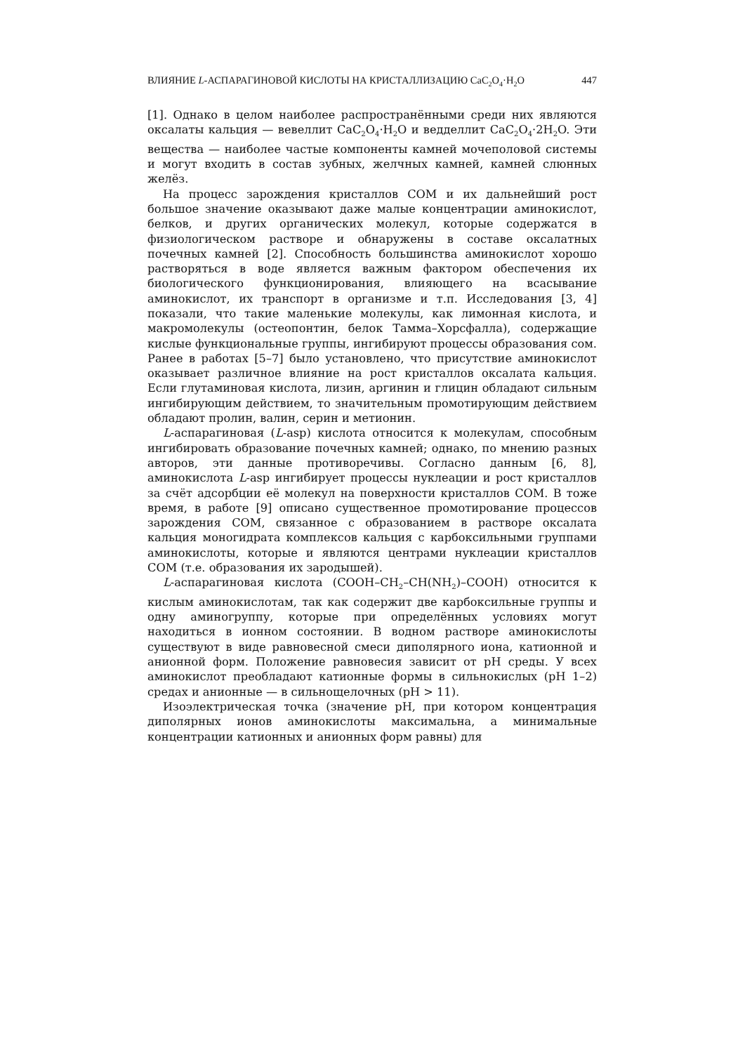ВЛИЯНИЕ L-АСПАРАГИНОВОЙ КИСЛОТЫ НА КРИСТАЛЛИЗАЦИЮ CaC<sub>2</sub>O<sub>4</sub>·H<sub>2</sub>O 447
[1]. Однако в целом наиболее распространёнными среди них являются оксалаты кальция — вевеллит CaC<sub>2</sub>O<sub>4</sub>·H<sub>2</sub>O и ведделлит CaC<sub>2</sub>O<sub>4</sub>·2H<sub>2</sub>O. Эти вещества — наиболее частые компоненты камней мочеполовой системы и могут входить в состав зубных, желчных камней, камней слюнных желёз.
На процесс зарождения кристаллов COM и их дальнейший рост большое значение оказывают даже малые концентрации аминокислот, белков, и других органических молекул, которые содержатся в физиологическом растворе и обнаружены в составе оксалатных почечных камней [2]. Способность большинства аминокислот хорошо растворяться в воде является важным фактором обеспечения их биологического функционирования, влияющего на всасывание аминокислот, их транспорт в организме и т.п. Исследования [3, 4] показали, что такие маленькие молекулы, как лимонная кислота, и макромолекулы (остеопонтин, белок Тамма–Хорсфалла), содержащие кислые функциональные группы, ингибируют процессы образования сом. Ранее в работах [5–7] было установлено, что присутствие аминокислот оказывает различное влияние на рост кристаллов оксалата кальция. Если глутаминовая кислота, лизин, аргинин и глицин обладают сильным ингибирующим действием, то значительным промотирующим действием обладают пролин, валин, серин и метионин.
L-аспарагиновая (L-asp) кислота относится к молекулам, способным ингибировать образование почечных камней; однако, по мнению разных авторов, эти данные противоречивы. Согласно данным [6, 8], аминокислота L-asp ингибирует процессы нуклеации и рост кристаллов за счёт адсорбции её молекул на поверхности кристаллов COM. В тоже время, в работе [9] описано существенное промотирование процессов зарождения COM, связанное с образованием в растворе оксалата кальция моногидрата комплексов кальция с карбоксильными группами аминокислоты, которые и являются центрами нуклеации кристаллов COM (т.е. образования их зародышей).
L-аспарагиновая кислота (COOH–CH<sub>2</sub>–CH(NH<sub>2</sub>)–COOH) относится к кислым аминокислотам, так как содержит две карбоксильные группы и одну аминогруппу, которые при определённых условиях могут находиться в ионном состоянии. В водном растворе аминокислоты существуют в виде равновесной смеси диполярного иона, катионной и анионной форм. Положение равновесия зависит от pH среды. У всех аминокислот преобладают катионные формы в сильнокислых (pH 1–2) средах и анионные — в сильнощелочных (pH > 11).
Изоэлектрическая точка (значение pH, при котором концентрация диполярных ионов аминокислоты максимальна, а минимальные концентрации катионных и анионных форм равны) для